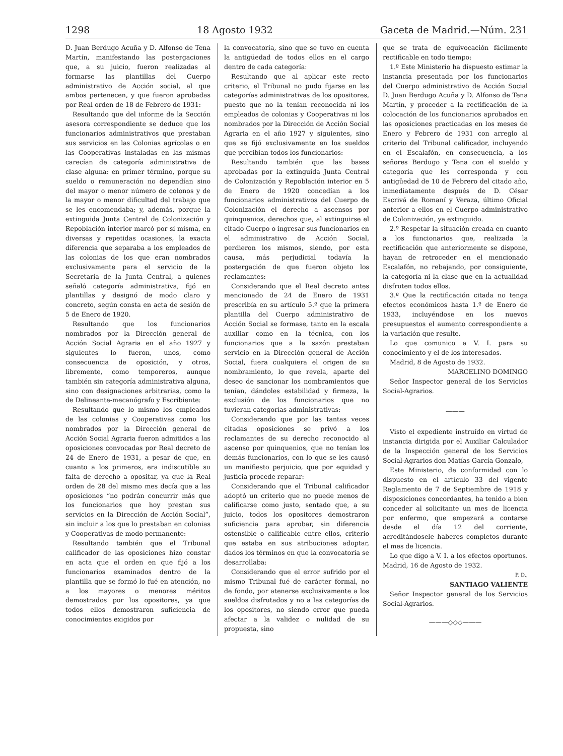1298 18 Agosto 1932 Gaceta de Madrid.—Núm. 231
D. Juan Berdugo Acuña y D. Alfonso de Tena Martín, manifestando las postergaciones que, a su juicio, fueron realizadas al formarse las plantillas del Cuerpo administrativo de Acción social, al que ambos pertenecen, y que fueron aprobadas por Real orden de 18 de Febrero de 1931:
Resultando que del informe de la Sección asesora correspondiente se deduce que los funcionarios administrativos que prestaban sus servicios en las Colonias agrícolas o en las Cooperativas instaladas en las mismas carecían de categoría administrativa de clase alguna: en primer término, porque su sueldo o remuneración no dependían sino del mayor o menor número de colonos y de la mayor o menor dificultad del trabajo que se les encomendaba; y, además, porque la extinguida Junta Central de Colonización y Repoblación interior marcó por sí misma, en diversas y repetidas ocasiones, la exacta diferencia que separaba a los empleados de las colonias de los que eran nombrados exclusivamente para el servicio de la Secretaría de la Junta Central, a quienes señaló categoría administrativa, fijó en plantillas y designó de modo claro y concreto, según consta en acta de sesión de 5 de Enero de 1920.
Resultando que los funcionarios nombrados por la Dirección general de Acción Social Agraria en el año 1927 y siguientes lo fueron, unos, como consecuencia de oposición, y otros, libremente, como temporeros, aunque también sin categoría administrativa alguna, sino con designaciones arbitrarias, como la de Delineante-mecanógrafo y Escribiente:
Resultando que lo mismo los empleados de las colonias y Cooperativas como los nombrados por la Dirección general de Acción Social Agraria fueron admitidos a las oposiciones convocadas por Real decreto de 24 de Enero de 1931, a pesar de que, en cuanto a los primeros, era indiscutible su falta de derecho a opositar, ya que la Real orden de 28 del mismo mes decía que a las oposiciones “no podrán concurrir más que los funcionarios que hoy prestan sus servicios en la Dirección de Acción Social”, sin incluir a los que lo prestaban en colonias y Cooperativas de modo permanente:
Resultando también que el Tribunal calificador de las oposiciones hizo constar en acta que el orden en que fijó a los funcionarios examinados dentro de la plantilla que se formó lo fué en atención, no a los mayores o menores méritos demostrados por los opositores, ya que todos ellos demostraron suficiencia de conocimientos exigidos por
la convocatoria, sino que se tuvo en cuenta la antigüedad de todos ellos en el cargo dentro de cada categoría:
Resultando que al aplicar este recto criterio, el Tribunal no pudo fijarse en las categorías administrativas de los opositores, puesto que no la tenían reconocida ni los empleados de colonias y Cooperativas ni los nombrados por la Dirección de Acción Social Agraria en el año 1927 y siguientes, sino que se fijó exclusivamente en los sueldos que percibían todos los funcionarios:
Resultando también que las bases aprobadas por la extinguida Junta Central de Colonización y Repoblación interior en 5 de Enero de 1920 concedían a los funcionarios administrativos del Cuerpo de Colonización el derecho a ascensos por quinquenios, derechos que, al extinguirse el citado Cuerpo o ingresar sus funcionarios en el administrativo de Acción Social, perdieron los mismos, siendo, por esta causa, más perjudicial todavía la postergación de que fueron objeto los reclamantes:
Considerando que el Real decreto antes mencionado de 24 de Enero de 1931 prescribía en su artículo 5.º que la primera plantilla del Cuerpo administrativo de Acción Social se formase, tanto en la escala auxiliar como en la técnica, con los funcionarios que a la sazón prestaban servicio en la Dirección general de Acción Social, fuera cualquiera el origen de su nombramiento, lo que revela, aparte del deseo de sancionar los nombramientos que tenían, dándoles estabilidad y firmeza, la exclusión de los funcionarios que no tuvieran categorías administrativas:
Considerando que por las tantas veces citadas oposiciones se privó a los reclamantes de su derecho reconocido al ascenso por quinquenios, que no tenían los demás funcionarios, con lo que se les causó un manifiesto perjuicio, que por equidad y justicia procede reparar:
Considerando que el Tribunal calificador adoptó un criterio que no puede menos de calificarse como justo, sentado que, a su juicio, todos los opositores demostraron suficiencia para aprobar, sin diferencia ostensible o calificable entre ellos, criterio que estaba en sus atribuciones adoptar, dados los términos en que la convocatoria se desarrollaba:
Considerando que el error sufrido por el mismo Tribunal fué de carácter formal, no de fondo, por atenerse exclusivamente a los sueldos disfrutados y no a las categorías de los opositores, no siendo error que pueda afectar a la validez o nulidad de su propuesta, sino
que se trata de equivocación fácilmente rectificable en todo tiempo:
1.º Este Ministerio ha dispuesto estimar la instancia presentada por los funcionarios del Cuerpo administrativo de Acción Social D. Juan Berdugo Acuña y D. Alfonso de Tena Martín, y proceder a la rectificación de la colocación de los funcionarios aprobados en las oposiciones practicadas en los meses de Enero y Febrero de 1931 con arreglo al criterio del Tribunal calificador, incluyendo en el Escalafón, en consecuencia, a los señores Berdugo y Tena con el sueldo y categoría que les corresponda y con antigüedad de 10 de Febrero del citado año, inmediatamente después de D. César Escrivá de Romaní y Veraza, último Oficial anterior a ellos en el Cuerpo administrativo de Colonización, ya extinguido.
2.º Respetar la situación creada en cuanto a los funcionarios que, realizada la rectificación que anteriormente se dispone, hayan de retroceder en el mencionado Escalafón, no rebajando, por consiguiente, la categoría ni la clase que en la actualidad disfruten todos ellos.
3.º Que la rectificación citada no tenga efectos económicos hasta 1.º de Enero de 1933, incluyéndose en los nuevos presupuestos el aumento correspondiente a la variación que resulte.
Lo que comunico a V. I. para su conocimiento y el de los interesados.
Madrid, 8 de Agosto de 1932.
MARCELINO DOMINGO
Señor Inspector general de los Servicios Social-Agrarios.
———
Visto el expediente instruído en virtud de instancia dirigida por el Auxiliar Calculador de la Inspección general de los Servicios Social-Agrarios don Matías García Gonzalo,
Este Ministerio, de conformidad con lo dispuesto en el artículo 33 del vigente Reglamento de 7 de Septiembre de 1918 y disposiciones concordantes, ha tenido a bien conceder al solicitante un mes de licencia por enfermo, que empezará a contarse desde el día 12 del corriente, acreditándosele haberes completos durante el mes de licencia.
Lo que digo a V. I. a los efectos oportunos. Madrid, 16 de Agosto de 1932.
P. D.,
SANTIAGO VALIENTE
Señor Inspector general de los Servicios Social-Agrarios.
———◇◇◇———